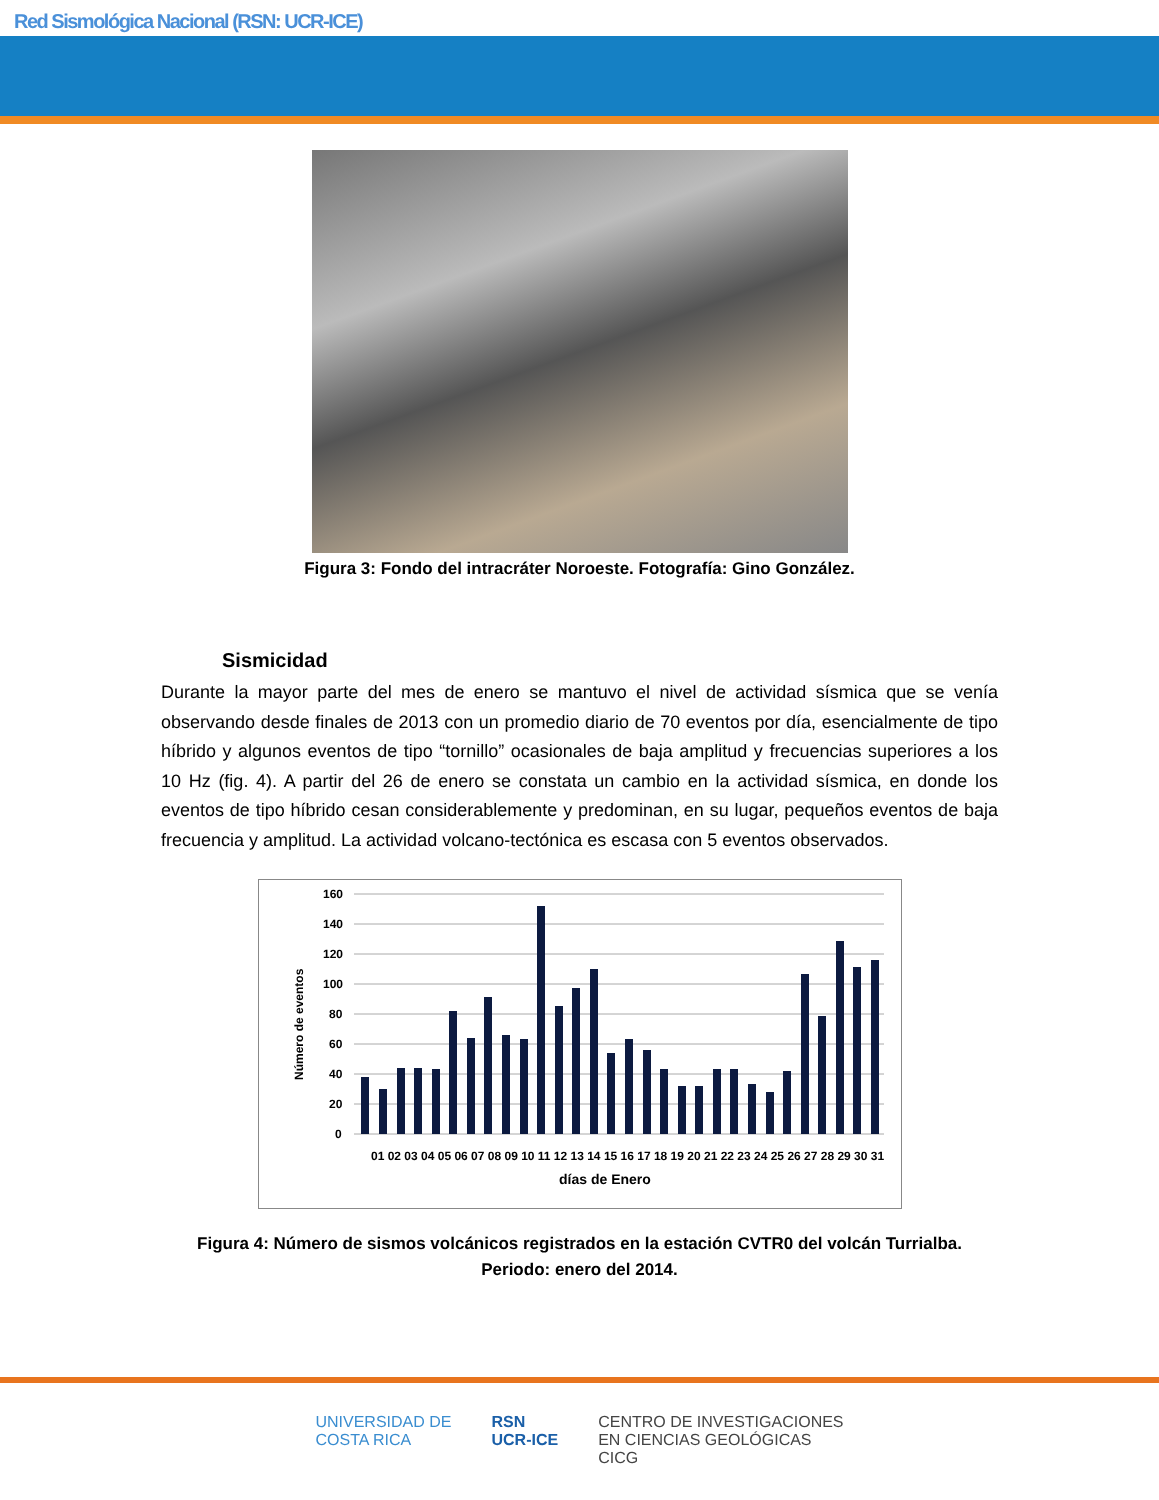Red Sismológica Nacional (RSN: UCR-ICE)
Figura 3: Fondo del intracráter Noroeste. Fotografía: Gino González.
Sismicidad
Durante la mayor parte del mes de enero se mantuvo el nivel de actividad sísmica que se venía observando desde finales de 2013 con un promedio diario de 70 eventos por día, esencialmente de tipo híbrido y algunos eventos de tipo “tornillo” ocasionales de baja amplitud y frecuencias superiores a los 10 Hz (fig. 4). A partir del 26 de enero se constata un cambio en la actividad sísmica, en donde los eventos de tipo híbrido cesan considerablemente y predominan, en su lugar, pequeños eventos de baja frecuencia y amplitud. La actividad volcano-tectónica es escasa con 5 eventos observados.
Número de eventos
160
140
120
100
80
60
40
20
0
01 02 03 04 05 06 07 08 09 10 11 12 13 14 15 16 17 18 19 20 21 22 23 24 25 26 27 28 29 30 31
días de Enero
Figura 4: Número de sismos volcánicos registrados en la estación CVTR0 del volcán Turrialba.
Periodo: enero del 2014.
UNIVERSIDAD DE
COSTA RICA
RSN
UCR-ICE
CENTRO DE INVESTIGACIONES
EN CIENCIAS GEOLÓGICAS
CICG